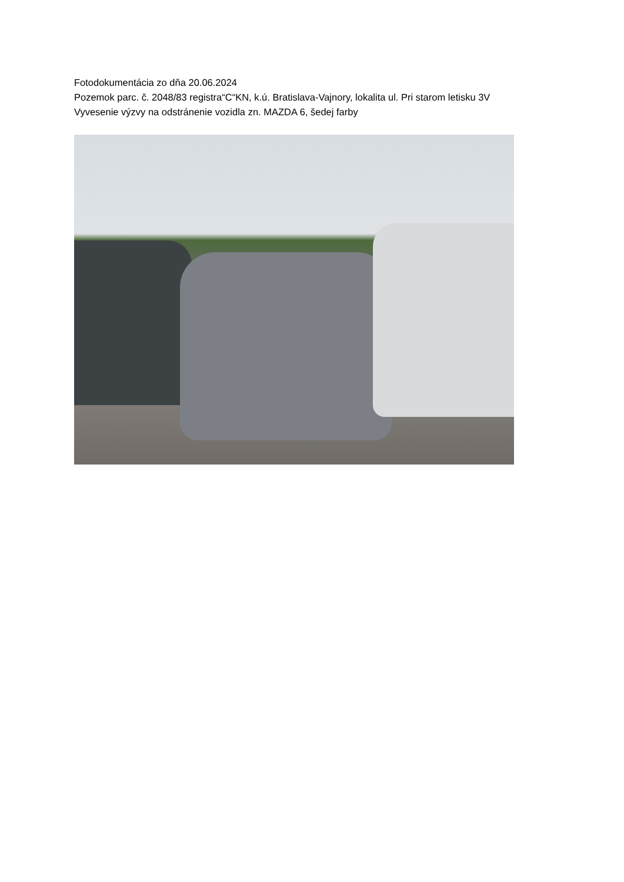Fotodokumentácia zo dňa 20.06.2024
Pozemok parc. č. 2048/83 registra“C“KN, k.ú. Bratislava-Vajnory, lokalita ul. Pri starom letisku 3V
Vyvesenie výzvy na odstránenie vozidla zn. MAZDA 6, šedej farby